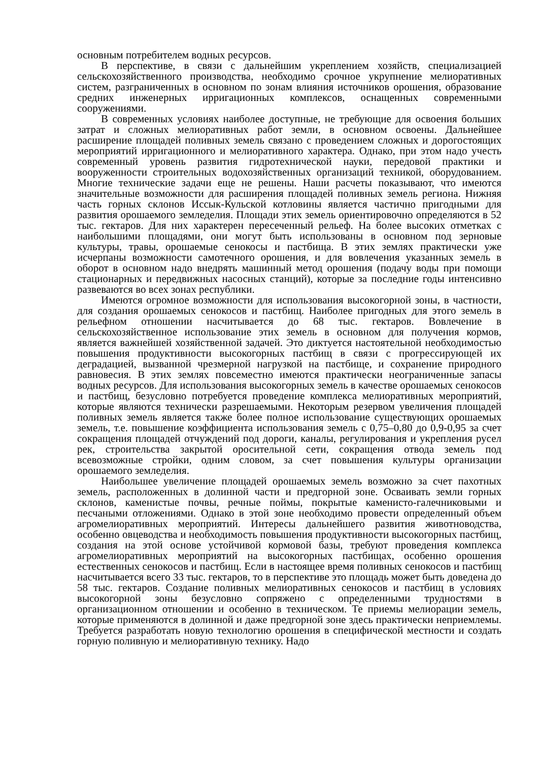основным потребителем водных ресурсов.
В перспективе, в связи с дальнейшим укреплением хозяйств, специализацией сельскохозяйственного производства, необходимо срочное укрупнение мелиоративных систем, разграниченных в основном по зонам влияния источников орошения, образование средних инженерных ирригационных комплексов, оснащенных современными сооружениями.
В современных условиях наиболее доступные, не требующие для освоения больших затрат и сложных мелиоративных работ земли, в основном освоены. Дальнейшее расширение площадей поливных земель связано с проведением сложных и дорогостоящих мероприятий ирригационного и мелиоративного характера. Однако, при этом надо учесть современный уровень развития гидротехнической науки, передовой практики и вооруженности строительных водохозяйственных организаций техникой, оборудованием. Многие технические задачи еще не решены. Наши расчеты показывают, что имеются значительные возможности для расширения площадей поливных земель региона. Нижняя часть горных склонов Иссык-Кульской котловины является частично пригодными для развития орошаемого земледелия. Площади этих земель ориентировочно определяются в 52 тыс. гектаров. Для них характерен пересеченный рельеф. На более высоких отметках с наибольшими площадями, они могут быть использованы в основном под зерновые культуры, травы, орошаемые сенокосы и пастбища. В этих землях практически уже исчерпаны возможности самотечного орошения, и для вовлечения указанных земель в оборот в основном надо внедрять машинный метод орошения (подачу воды при помощи стационарных и передвижных насосных станций), которые за последние годы интенсивно развеваются во всех зонах республики.
Имеются огромное возможности для использования высокогорной зоны, в частности, для создания орошаемых сенокосов и пастбищ. Наиболее пригодных для этого земель в рельефном отношении насчитывается до 68 тыс. гектаров. Вовлечение в сельскохозяйственное использование этих земель в основном для получения кормов, является важнейшей хозяйственной задачей. Это диктуется настоятельной необходимостью повышения продуктивности высокогорных пастбищ в связи с прогрессирующей их деградацией, вызванной чрезмерной нагрузкой на пастбище, и сохранение природного равновесия. В этих землях повсеместно имеются практически неограниченные запасы водных ресурсов. Для использования высокогорных земель в качестве орошаемых сенокосов и пастбищ, безусловно потребуется проведение комплекса мелиоративных мероприятий, которые являются технически разрешаемыми. Некоторым резервом увеличения площадей поливных земель является также более полное использование существующих орошаемых земель, т.е. повышение коэффициента использования земель с 0,75–0,80 до 0,9-0,95 за счет сокращения площадей отчуждений под дороги, каналы, регулирования и укрепления русел рек, строительства закрытой оросительной сети, сокращения отвода земель под всевозможные стройки, одним словом, за счет повышения культуры организации орошаемого земледелия.
Наибольшее увеличение площадей орошаемых земель возможно за счет пахотных земель, расположенных в долинной части и предгорной зоне. Осваивать земли горных склонов, каменистые почвы, речные поймы, покрытые каменисто-галечниковыми и песчаными отложениями. Однако в этой зоне необходимо провести определенный объем агромелиоративных мероприятий. Интересы дальнейшего развития животноводства, особенно овцеводства и необходимость повышения продуктивности высокогорных пастбищ, создания на этой основе устойчивой кормовой базы, требуют проведения комплекса агромелиоративных мероприятий на высокогорных пастбищах, особенно орошения естественных сенокосов и пастбищ. Если в настоящее время поливных сенокосов и пастбищ насчитывается всего 33 тыс. гектаров, то в перспективе это площадь может быть доведена до 58 тыс. гектаров. Создание поливных мелиоративных сенокосов и пастбищ в условиях высокогорной зоны безусловно сопряжено с определенными трудностями в организационном отношении и особенно в техническом. Те приемы мелиорации земель, которые применяются в долинной и даже предгорной зоне здесь практически неприемлемы. Требуется разработать новую технологию орошения в специфической местности и создать горную поливную и мелиоративную технику. Надо